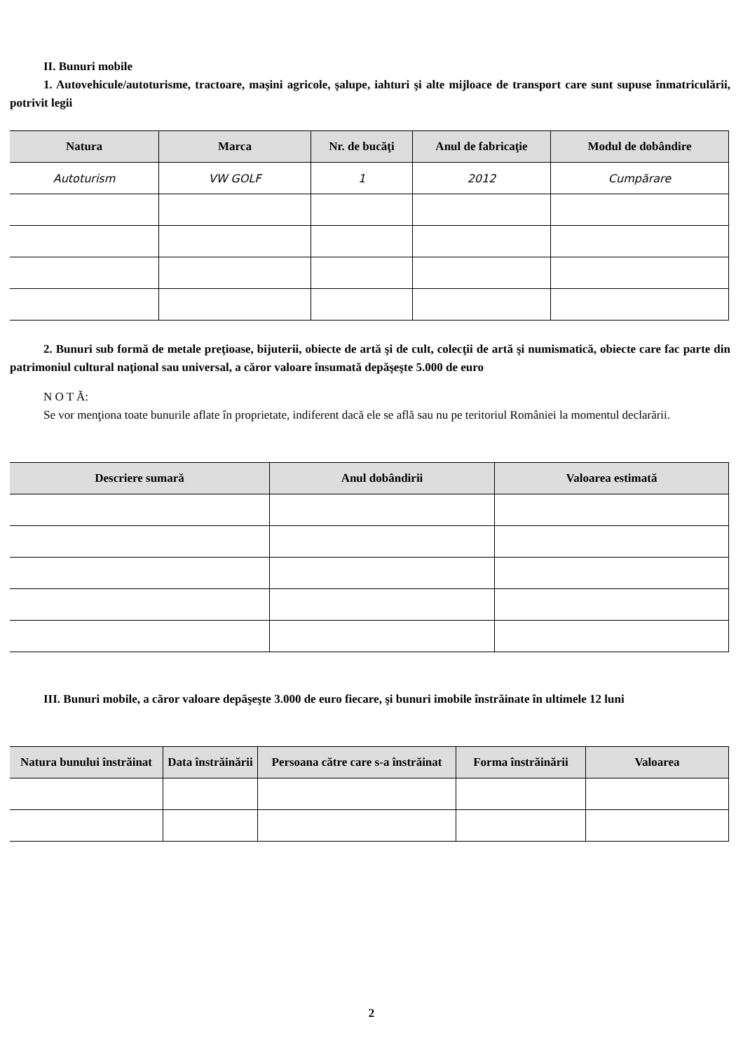II. Bunuri mobile
1. Autovehicule/autoturisme, tractoare, maşini agricole, şalupe, iahturi şi alte mijloace de transport care sunt supuse înmatriculării, potrivit legii
| Natura | Marca | Nr. de bucăţi | Anul de fabricaţie | Modul de dobândire |
| --- | --- | --- | --- | --- |
| Autoturism | VW GOLF | 1 | 2012 | Cumpărare |
2. Bunuri sub formă de metale preţioase, bijuterii, obiecte de artă şi de cult, colecţii de artă şi numismatică, obiecte care fac parte din patrimoniul cultural naţional sau universal, a căror valoare însumată depăşeşte 5.000 de euro
N O T Ă:
Se vor menţiona toate bunurile aflate în proprietate, indiferent dacă ele se află sau nu pe teritoriul României la momentul declarării.
| Descriere sumară | Anul dobândirii | Valoarea estimată |
| --- | --- | --- |
III. Bunuri mobile, a căror valoare depăşeşte 3.000 de euro fiecare, şi bunuri imobile înstrăinate în ultimele 12 luni
| Natura bunului înstrăinat | Data înstrăinării | Persoana către care s-a înstrăinat | Forma înstrăinării | Valoarea |
| --- | --- | --- | --- | --- |
2